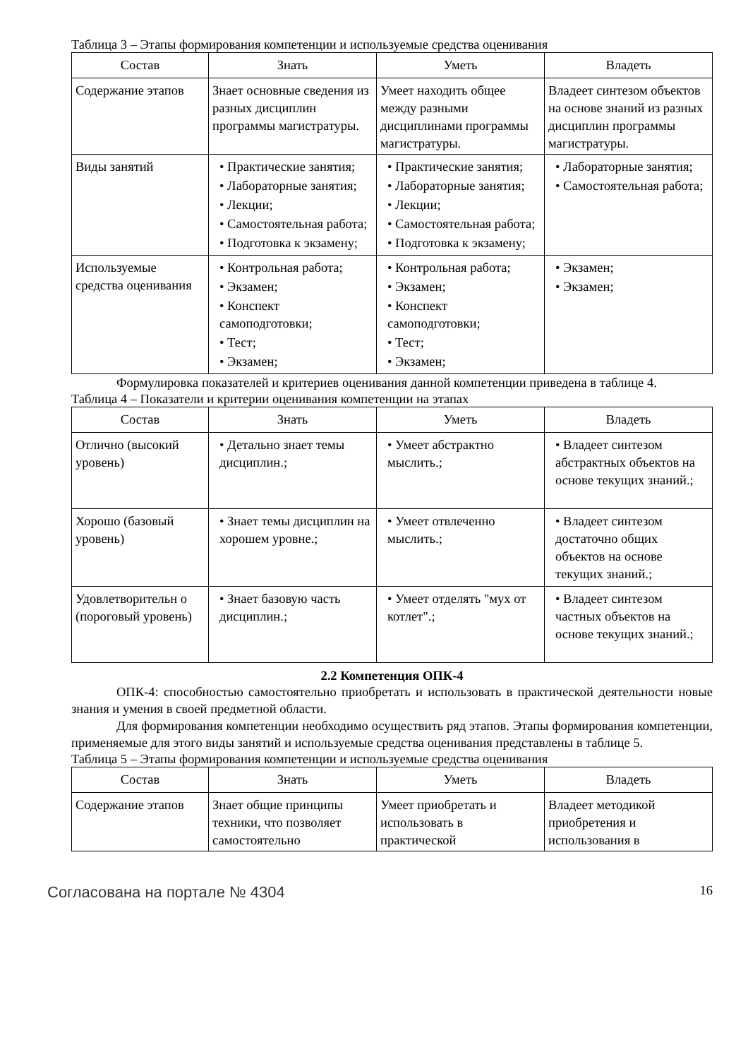Таблица 3 – Этапы формирования компетенции и используемые средства оценивания
| Состав | Знать | Уметь | Владеть |
| --- | --- | --- | --- |
| Содержание этапов | Знает основные сведения из разных дисциплин программы магистратуры. | Умеет находить общее между разными дисциплинами программы магистратуры. | Владеет синтезом объектов на основе знаний из разных дисциплин программы магистратуры. |
| Виды занятий | • Практические занятия; • Лабораторные занятия; • Лекции; • Самостоятельная работа; • Подготовка к экзамену; | • Практические занятия; • Лабораторные занятия; • Лекции; • Самостоятельная работа; • Подготовка к экзамену; | • Лабораторные занятия; • Самостоятельная работа; |
| Используемые средства оценивания | • Контрольная работа; • Экзамен; • Конспект самоподготовки; • Тест; • Экзамен; | • Контрольная работа; • Экзамен; • Конспект самоподготовки; • Тест; • Экзамен; | • Экзамен; • Экзамен; |
Формулировка показателей и критериев оценивания данной компетенции приведена в таблице 4.
Таблица 4 – Показатели и критерии оценивания компетенции на этапах
| Состав | Знать | Уметь | Владеть |
| --- | --- | --- | --- |
| Отлично (высокий уровень) | • Детально знает темы дисциплин.; | • Умеет абстрактно мыслить.; | • Владеет синтезом абстрактных объектов на основе текущих знаний.; |
| Хорошо (базовый уровень) | • Знает темы дисциплин на хорошем уровне.; | • Умеет отвлеченно мыслить.; | • Владеет синтезом достаточно общих объектов на основе текущих знаний.; |
| Удовлетворительн о (пороговый уровень) | • Знает базовую часть дисциплин.; | • Умеет отделять "мух от котлет".; | • Владеет синтезом частных объектов на основе текущих знаний.; |
2.2 Компетенция ОПК-4
ОПК-4: способностью самостоятельно приобретать и использовать в практической деятельности новые знания и умения в своей предметной области.
Для формирования компетенции необходимо осуществить ряд этапов. Этапы формирования компетенции, применяемые для этого виды занятий и используемые средства оценивания представлены в таблице 5.
Таблица 5 – Этапы формирования компетенции и используемые средства оценивания
| Состав | Знать | Уметь | Владеть |
| --- | --- | --- | --- |
| Содержание этапов | Знает общие принципы техники, что позволяет самостоятельно | Умеет приобретать и использовать в практической | Владеет методикой приобретения и использования в |
Согласована на портале № 4304 16